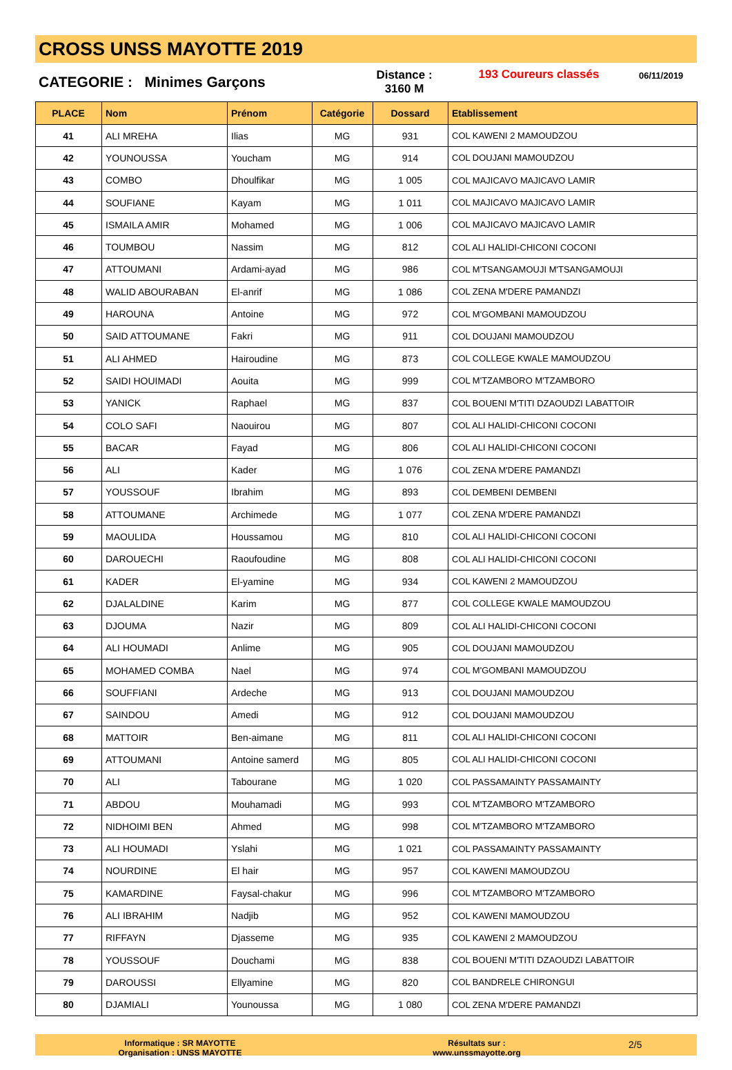CROSS UNSS MAYOTTE 2019
CATEGORIE : Minimes Garçons
Distance :
3160 M
193 Coureurs classés
06/11/2019
| PLACE | Nom | Prénom | Catégorie | Dossard | Etablissement |
| --- | --- | --- | --- | --- | --- |
| 41 | ALI MREHA | Ilias | MG | 931 | COL KAWENI 2 MAMOUDZOU |
| 42 | YOUNOUSSA | Youcham | MG | 914 | COL DOUJANI MAMOUDZOU |
| 43 | COMBO | Dhoulfikar | MG | 1 005 | COL MAJICAVO MAJICAVO LAMIR |
| 44 | SOUFIANE | Kayam | MG | 1 011 | COL MAJICAVO MAJICAVO LAMIR |
| 45 | ISMAILA AMIR | Mohamed | MG | 1 006 | COL MAJICAVO MAJICAVO LAMIR |
| 46 | TOUMBOU | Nassim | MG | 812 | COL ALI HALIDI-CHICONI COCONI |
| 47 | ATTOUMANI | Ardami-ayad | MG | 986 | COL M'TSANGAMOUJI M'TSANGAMOUJI |
| 48 | WALID ABOURABAN | El-anrif | MG | 1 086 | COL ZENA M'DERE PAMANDZI |
| 49 | HAROUNA | Antoine | MG | 972 | COL M'GOMBANI MAMOUDZOU |
| 50 | SAID ATTOUMANE | Fakri | MG | 911 | COL DOUJANI MAMOUDZOU |
| 51 | ALI AHMED | Hairoudine | MG | 873 | COL COLLEGE KWALE MAMOUDZOU |
| 52 | SAIDI HOUIMADI | Aouita | MG | 999 | COL M'TZAMBORO M'TZAMBORO |
| 53 | YANICK | Raphael | MG | 837 | COL BOUENI M'TITI DZAOUDZI LABATTOIR |
| 54 | COLO SAFI | Naouirou | MG | 807 | COL ALI HALIDI-CHICONI COCONI |
| 55 | BACAR | Fayad | MG | 806 | COL ALI HALIDI-CHICONI COCONI |
| 56 | ALI | Kader | MG | 1 076 | COL ZENA M'DERE PAMANDZI |
| 57 | YOUSSOUF | Ibrahim | MG | 893 | COL DEMBENI DEMBENI |
| 58 | ATTOUMANE | Archimede | MG | 1 077 | COL ZENA M'DERE PAMANDZI |
| 59 | MAOULIDA | Houssamou | MG | 810 | COL ALI HALIDI-CHICONI COCONI |
| 60 | DAROUECHI | Raoufoudine | MG | 808 | COL ALI HALIDI-CHICONI COCONI |
| 61 | KADER | El-yamine | MG | 934 | COL KAWENI 2 MAMOUDZOU |
| 62 | DJALALDINE | Karim | MG | 877 | COL COLLEGE KWALE MAMOUDZOU |
| 63 | DJOUMA | Nazir | MG | 809 | COL ALI HALIDI-CHICONI COCONI |
| 64 | ALI HOUMADI | Anlime | MG | 905 | COL DOUJANI MAMOUDZOU |
| 65 | MOHAMED COMBA | Nael | MG | 974 | COL M'GOMBANI MAMOUDZOU |
| 66 | SOUFFIANI | Ardeche | MG | 913 | COL DOUJANI MAMOUDZOU |
| 67 | SAINDOU | Amedi | MG | 912 | COL DOUJANI MAMOUDZOU |
| 68 | MATTOIR | Ben-aimane | MG | 811 | COL ALI HALIDI-CHICONI COCONI |
| 69 | ATTOUMANI | Antoine samerd | MG | 805 | COL ALI HALIDI-CHICONI COCONI |
| 70 | ALI | Tabourane | MG | 1 020 | COL PASSAMAINTY PASSAMAINTY |
| 71 | ABDOU | Mouhamadi | MG | 993 | COL M'TZAMBORO M'TZAMBORO |
| 72 | NIDHOIMI BEN | Ahmed | MG | 998 | COL M'TZAMBORO M'TZAMBORO |
| 73 | ALI HOUMADI | Yslahi | MG | 1 021 | COL PASSAMAINTY PASSAMAINTY |
| 74 | NOURDINE | El hair | MG | 957 | COL KAWENI MAMOUDZOU |
| 75 | KAMARDINE | Faysal-chakur | MG | 996 | COL M'TZAMBORO M'TZAMBORO |
| 76 | ALI IBRAHIM | Nadjib | MG | 952 | COL KAWENI MAMOUDZOU |
| 77 | RIFFAYN | Djasseme | MG | 935 | COL KAWENI 2 MAMOUDZOU |
| 78 | YOUSSOUF | Douchami | MG | 838 | COL BOUENI M'TITI DZAOUDZI LABATTOIR |
| 79 | DAROUSSI | Ellyamine | MG | 820 | COL BANDRELE CHIRONGUI |
| 80 | DJAMIALI | Younoussa | MG | 1 080 | COL ZENA M'DERE PAMANDZI |
Informatique : SR MAYOTTE
Organisation : UNSS MAYOTTE
Résultats sur :
www.unssmayotte.org
2/5